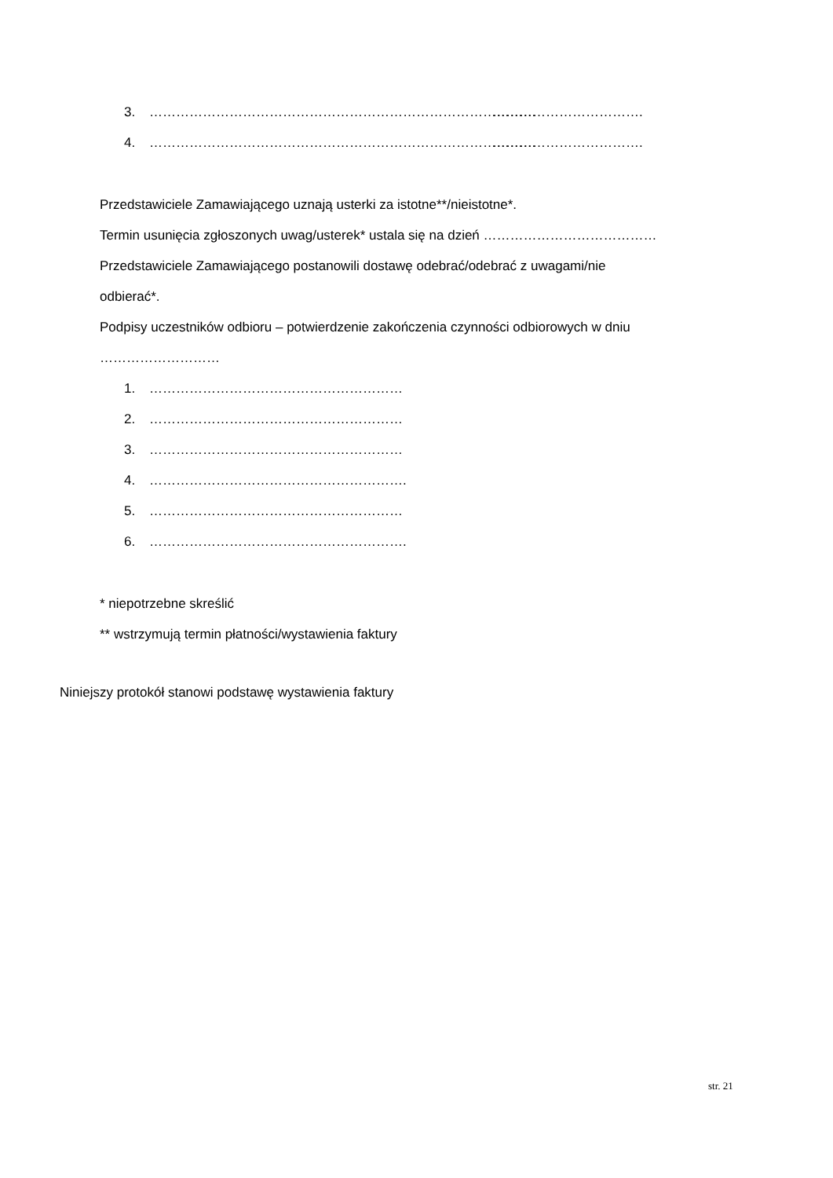3. …………………………………………………………………………… …………………………….
4. …………………………………………………………………………… …………………………….
Przedstawiciele Zamawiającego uznają usterki za istotne**/nieistotne*.
Termin usunięcia zgłoszonych uwag/usterek* ustala się na dzień …………………………………
Przedstawiciele Zamawiającego postanowili dostawę odebrać/odebrać z uwagami/nie
odbierać*.
Podpisy uczestników odbioru – potwierdzenie zakończenia czynności odbiorowych w dniu
………………………
1. …………………………………………………
2. …………………………………………………
3. …………………………………………………
4. ………………………………………………….
5. …………………………………………………
6. ………………………………………………….
* niepotrzebne skreślić
** wstrzymują termin płatności/wystawienia faktury
Niniejszy protokół stanowi podstawę wystawienia faktury
str. 21